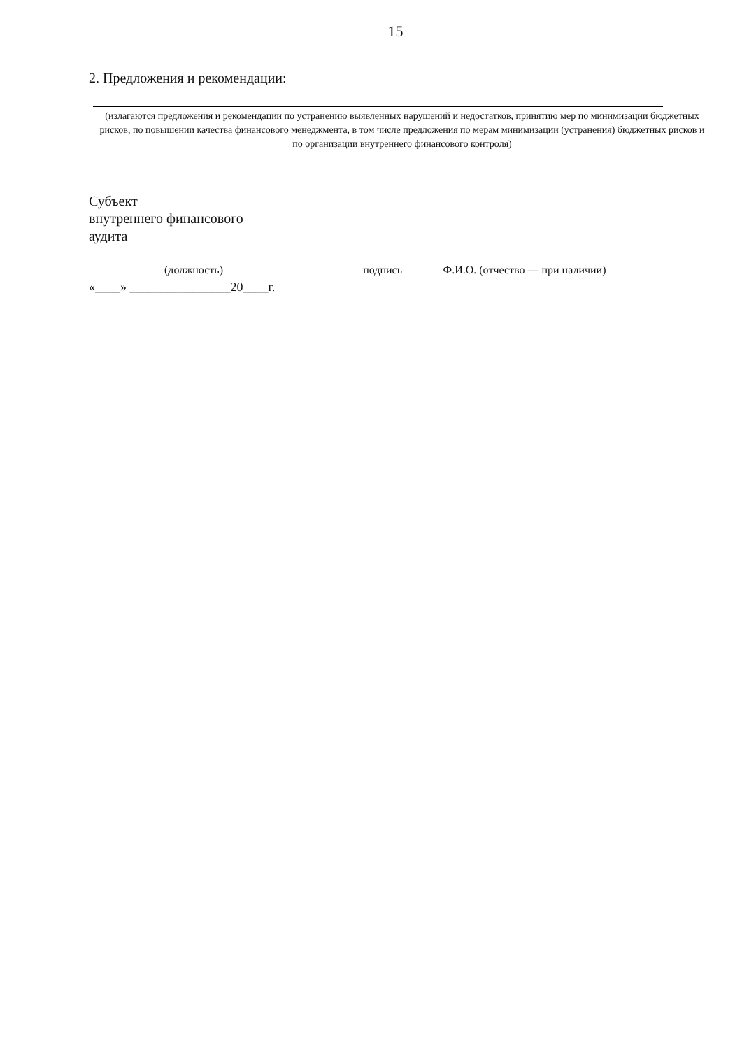15
2. Предложения и рекомендации:
(излагаются предложения и рекомендации по устранению выявленных нарушений и недостатков, принятию мер по минимизации бюджетных рисков, по повышении качества финансового менеджмента, в том числе предложения по мерам минимизации (устранения) бюджетных рисков и по организации внутреннего финансового контроля)
Субъект
внутреннего финансового
аудита
(должность) подпись Ф.И.О. (отчество — при наличии)
«____» ________________20____г.